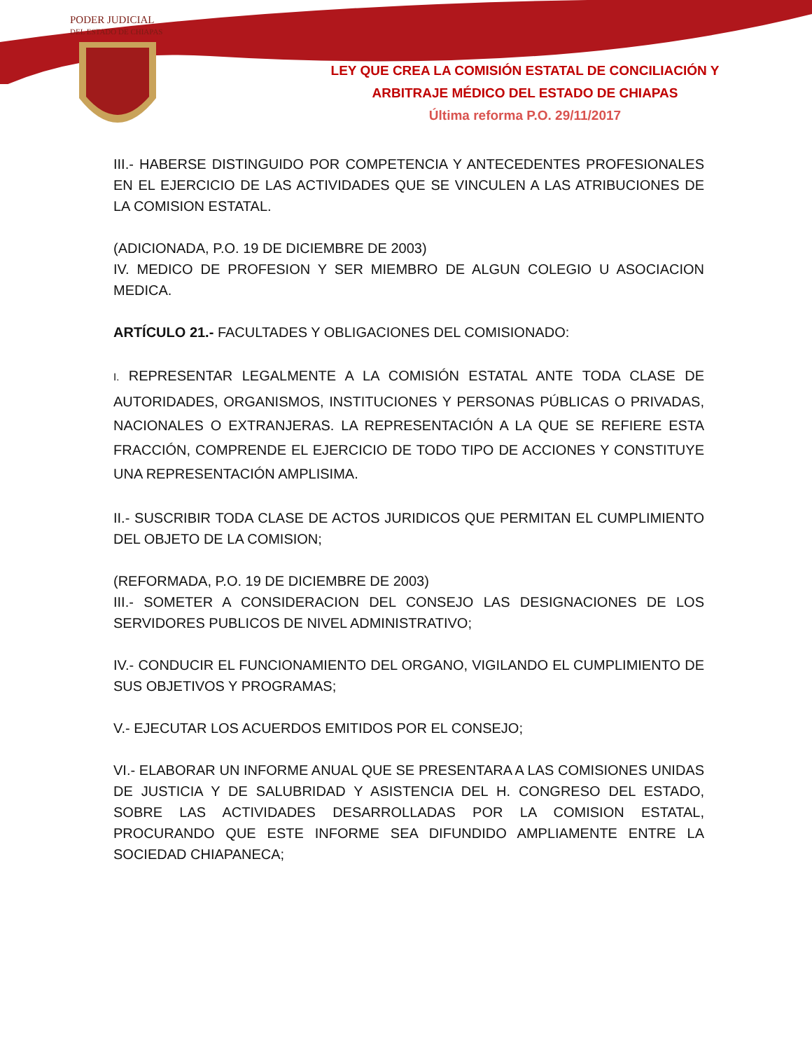PODER JUDICIAL
DEL ESTADO DE CHIAPAS
LEY QUE CREA LA COMISIÓN ESTATAL DE CONCILIACIÓN Y
ARBITRAJE MÉDICO DEL ESTADO DE CHIAPAS
Última reforma P.O. 29/11/2017
III.- HABERSE DISTINGUIDO POR COMPETENCIA Y ANTECEDENTES PROFESIONALES EN EL EJERCICIO DE LAS ACTIVIDADES QUE SE VINCULEN A LAS ATRIBUCIONES DE LA COMISION ESTATAL.
(ADICIONADA, P.O. 19 DE DICIEMBRE DE 2003)
IV. MEDICO DE PROFESION Y SER MIEMBRO DE ALGUN COLEGIO U ASOCIACION MEDICA.
ARTÍCULO 21.- FACULTADES Y OBLIGACIONES DEL COMISIONADO:
I. REPRESENTAR LEGALMENTE A LA COMISIÓN ESTATAL ANTE TODA CLASE DE AUTORIDADES, ORGANISMOS, INSTITUCIONES Y PERSONAS PÚBLICAS O PRIVADAS, NACIONALES O EXTRANJERAS. LA REPRESENTACIÓN A LA QUE SE REFIERE ESTA FRACCIÓN, COMPRENDE EL EJERCICIO DE TODO TIPO DE ACCIONES Y CONSTITUYE UNA REPRESENTACIÓN AMPLISIMA.
II.- SUSCRIBIR TODA CLASE DE ACTOS JURIDICOS QUE PERMITAN EL CUMPLIMIENTO DEL OBJETO DE LA COMISION;
(REFORMADA, P.O. 19 DE DICIEMBRE DE 2003)
III.- SOMETER A CONSIDERACION DEL CONSEJO LAS DESIGNACIONES DE LOS SERVIDORES PUBLICOS DE NIVEL ADMINISTRATIVO;
IV.- CONDUCIR EL FUNCIONAMIENTO DEL ORGANO, VIGILANDO EL CUMPLIMIENTO DE SUS OBJETIVOS Y PROGRAMAS;
V.- EJECUTAR LOS ACUERDOS EMITIDOS POR EL CONSEJO;
VI.- ELABORAR UN INFORME ANUAL QUE SE PRESENTARA A LAS COMISIONES UNIDAS DE JUSTICIA Y DE SALUBRIDAD Y ASISTENCIA DEL H. CONGRESO DEL ESTADO, SOBRE LAS ACTIVIDADES DESARROLLADAS POR LA COMISION ESTATAL, PROCURANDO QUE ESTE INFORME SEA DIFUNDIDO AMPLIAMENTE ENTRE LA SOCIEDAD CHIAPANECA;